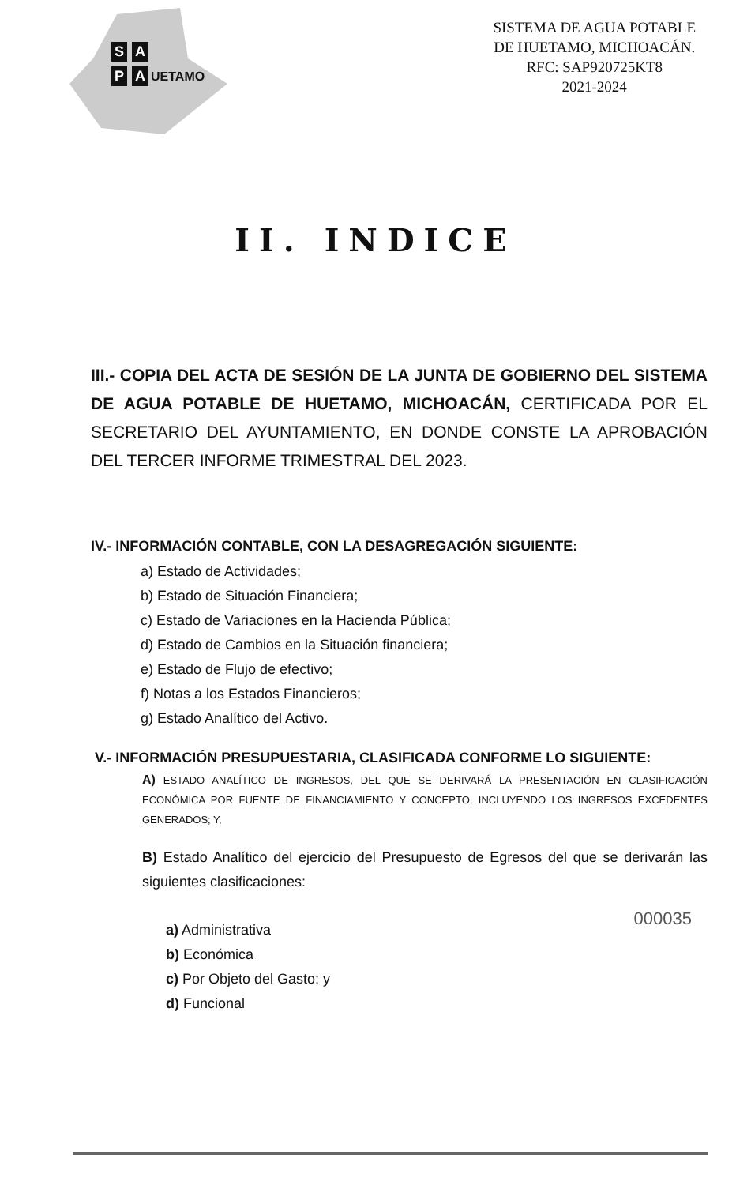S A
P A UETAMO
SISTEMA DE AGUA POTABLE
DE HUETAMO, MICHOACÁN.
RFC: SAP920725KT8
2021-2024
II. INDICE
III.- COPIA DEL ACTA DE SESIÓN DE LA JUNTA DE GOBIERNO DEL SISTEMA DE AGUA POTABLE DE HUETAMO, MICHOACÁN, CERTIFICADA POR EL SECRETARIO DEL AYUNTAMIENTO, EN DONDE CONSTE LA APROBACIÓN DEL TERCER INFORME TRIMESTRAL DEL 2023.
IV.- INFORMACIÓN CONTABLE, CON LA DESAGREGACIÓN SIGUIENTE:
a) Estado de Actividades;
b) Estado de Situación Financiera;
c) Estado de Variaciones en la Hacienda Pública;
d) Estado de Cambios en la Situación financiera;
e) Estado de Flujo de efectivo;
f) Notas a los Estados Financieros;
g) Estado Analítico del Activo.
V.- INFORMACIÓN PRESUPUESTARIA, CLASIFICADA CONFORME LO SIGUIENTE:
A) ESTADO ANALÍTICO DE INGRESOS, DEL QUE SE DERIVARÁ LA PRESENTACIÓN EN CLASIFICACIÓN ECONÓMICA POR FUENTE DE FINANCIAMIENTO Y CONCEPTO, INCLUYENDO LOS INGRESOS EXCEDENTES GENERADOS; Y,
B) Estado Analítico del ejercicio del Presupuesto de Egresos del que se derivarán las siguientes clasificaciones:
a) Administrativa
b) Económica
c) Por Objeto del Gasto; y
d) Funcional
000035